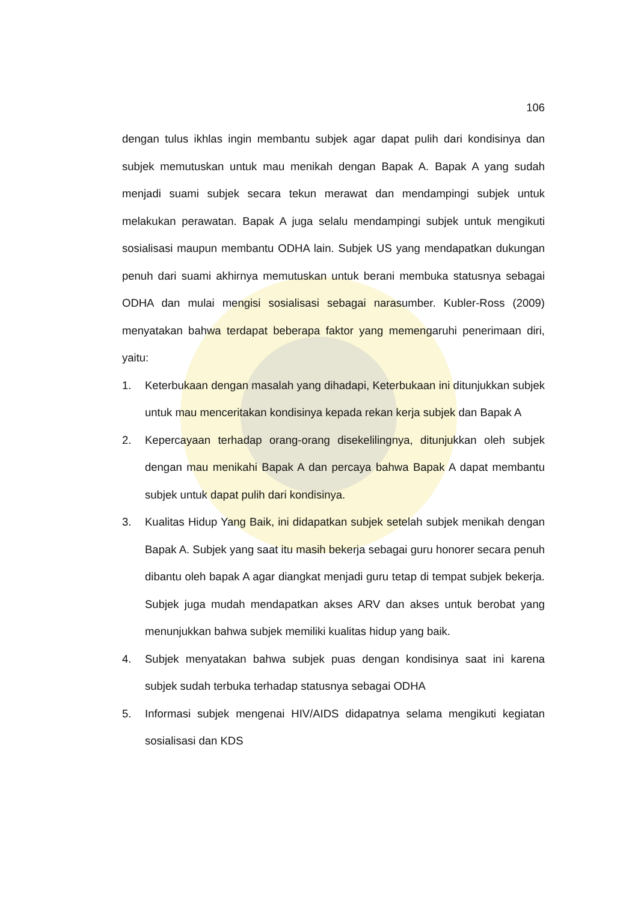106
dengan tulus ikhlas ingin membantu subjek agar dapat pulih dari kondisinya dan subjek memutuskan untuk mau menikah dengan Bapak A. Bapak A yang sudah menjadi suami subjek secara tekun merawat dan mendampingi subjek untuk melakukan perawatan. Bapak A juga selalu mendampingi subjek untuk mengikuti sosialisasi maupun membantu ODHA lain. Subjek US yang mendapatkan dukungan penuh dari suami akhirnya memutuskan untuk berani membuka statusnya sebagai ODHA dan mulai mengisi sosialisasi sebagai narasumber. Kubler-Ross (2009) menyatakan bahwa terdapat beberapa faktor yang memengaruhi penerimaan diri, yaitu:
1. Keterbukaan dengan masalah yang dihadapi, Keterbukaan ini ditunjukkan subjek untuk mau menceritakan kondisinya kepada rekan kerja subjek dan Bapak A
2. Kepercayaan terhadap orang-orang disekelilingnya, ditunjukkan oleh subjek dengan mau menikahi Bapak A dan percaya bahwa Bapak A dapat membantu subjek untuk dapat pulih dari kondisinya.
3. Kualitas Hidup Yang Baik, ini didapatkan subjek setelah subjek menikah dengan Bapak A. Subjek yang saat itu masih bekerja sebagai guru honorer secara penuh dibantu oleh bapak A agar diangkat menjadi guru tetap di tempat subjek bekerja. Subjek juga mudah mendapatkan akses ARV dan akses untuk berobat yang menunjukkan bahwa subjek memiliki kualitas hidup yang baik.
4. Subjek menyatakan bahwa subjek puas dengan kondisinya saat ini karena subjek sudah terbuka terhadap statusnya sebagai ODHA
5. Informasi subjek mengenai HIV/AIDS didapatnya selama mengikuti kegiatan sosialisasi dan KDS